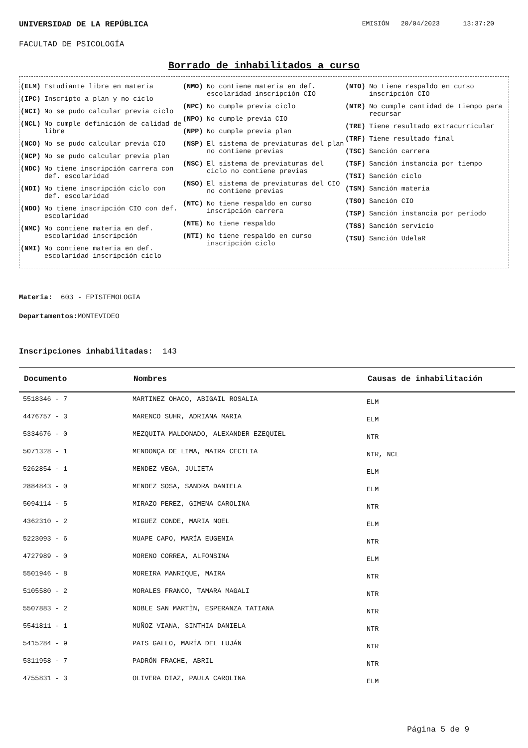UNIVERSIDAD DE LA REPÚBLICA EMISIÓN 20/04/2023 13:37:20
FACULTAD DE PSICOLOGÍA
Borrado de inhabilitados a curso
(ELM) Estudiante libre en materia
(IPC) Inscripto a plan y no ciclo
(NCI) No se pudo calcular previa ciclo
(NCL) No cumple definición de calidad de libre
(NCO) No se pudo calcular previa CIO
(NCP) No se pudo calcular previa plan
(NDC) No tiene inscripción carrera con def. escolaridad
(NDI) No tiene inscripción ciclo con def. escolaridad
(NDO) No tiene inscripción CIO con def. escolaridad
(NMC) No contiene materia en def. escolaridad inscripción
(NMI) No contiene materia en def. escolaridad inscripción ciclo
(NMO) No contiene materia en def. escolaridad inscripción CIO
(NPC) No cumple previa ciclo
(NPO) No cumple previa CIO
(NPP) No cumple previa plan
(NSP) El sistema de previaturas del plan no contiene previas
(NSC) El sistema de previaturas del ciclo no contiene previas
(NSO) El sistema de previaturas del CIO no contiene previas
(NTC) No tiene respaldo en curso inscripción carrera
(NTE) No tiene respaldo
(NTI) No tiene respaldo en curso inscripción ciclo
(NTO) No tiene respaldo en curso inscripción CIO
(NTR) No cumple cantidad de tiempo para recursar
(TRE) Tiene resultado extracurricular
(TRF) Tiene resultado final
(TSC) Sanción carrera
(TSF) Sanción instancia por tiempo
(TSI) Sanción ciclo
(TSM) Sanción materia
(TSO) Sanción CIO
(TSP) Sanción instancia por período
(TSS) Sanción servicio
(TSU) Sanción UdelaR
Materia: 603 - EPISTEMOLOGIA
Departamentos: MONTEVIDEO
Inscripciones inhabilitadas: 143
| Documento | Nombres | Causas de inhabilitación |
| --- | --- | --- |
| 5518346 - 7 | MARTINEZ OHACO, ABIGAIL ROSALIA | ELM |
| 4476757 - 3 | MARENCO SUHR, ADRIANA MARIA | ELM |
| 5334676 - 0 | MEZQUITA MALDONADO, ALEXANDER EZEQUIEL | NTR |
| 5071328 - 1 | MENDONÇA DE LIMA, MAIRA CECILIA | NTR, NCL |
| 5262854 - 1 | MENDEZ VEGA, JULIETA | ELM |
| 2884843 - 0 | MENDEZ SOSA, SANDRA DANIELA | ELM |
| 5094114 - 5 | MIRAZO PEREZ, GIMENA CAROLINA | NTR |
| 4362310 - 2 | MIGUEZ CONDE, MARIA NOEL | ELM |
| 5223093 - 6 | MUAPE CAPO, MARÍA EUGENIA | NTR |
| 4727989 - 0 | MORENO CORREA, ALFONSINA | ELM |
| 5501946 - 8 | MOREIRA MANRIQUE, MAIRA | NTR |
| 5105580 - 2 | MORALES FRANCO, TAMARA MAGALI | NTR |
| 5507883 - 2 | NOBLE SAN MARTÌN, ESPERANZA TATIANA | NTR |
| 5541811 - 1 | MUÑOZ VIANA, SINTHIA DANIELA | NTR |
| 5415284 - 9 | PAIS GALLO, MARÍA DEL LUJÁN | NTR |
| 5311958 - 7 | PADRÓN FRACHE, ABRIL | NTR |
| 4755831 - 3 | OLIVERA DIAZ, PAULA CAROLINA | ELM |
Página 5 de 9